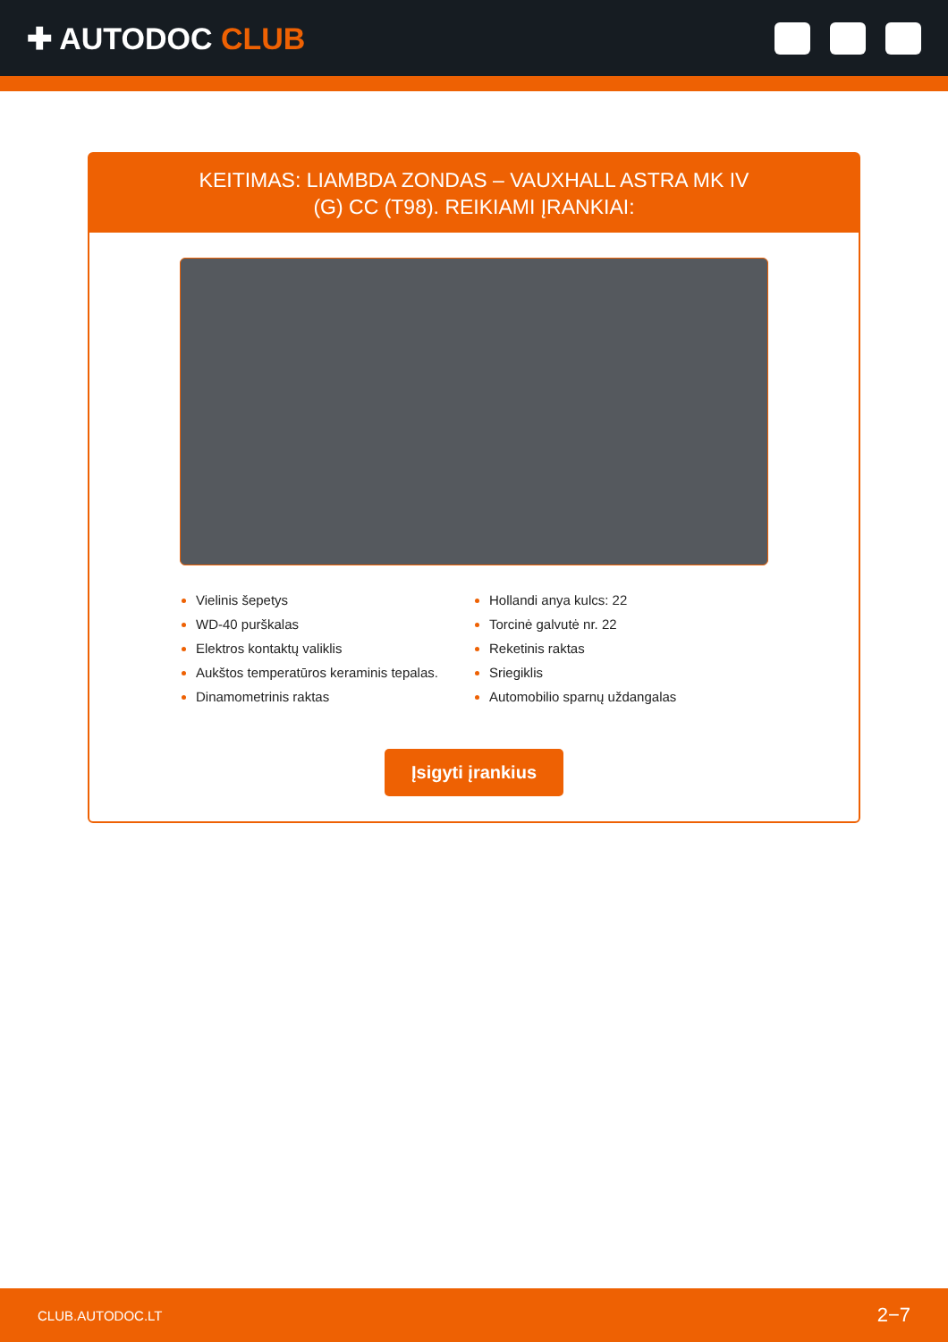✚ AUTODOC CLUB
KEITIMAS: LIAMBDA ZONDAS – VAUXHALL ASTRA MK IV (G) CC (T98). REIKIAMI ĮRANKIAI:
Vielinis šepetys
WD-40 purškalas
Elektros kontaktų valiklis
Aukštos temperatūros keraminis tepalas.
Dinamometrinis raktas
Hollandi anya kulcs: 22
Torcinė galvutė nr. 22
Reketinis raktas
Sriegiklis
Automobilio sparnų uždangalas
Įsigyti įrankius
CLUB.AUTODOC.LT 2−7